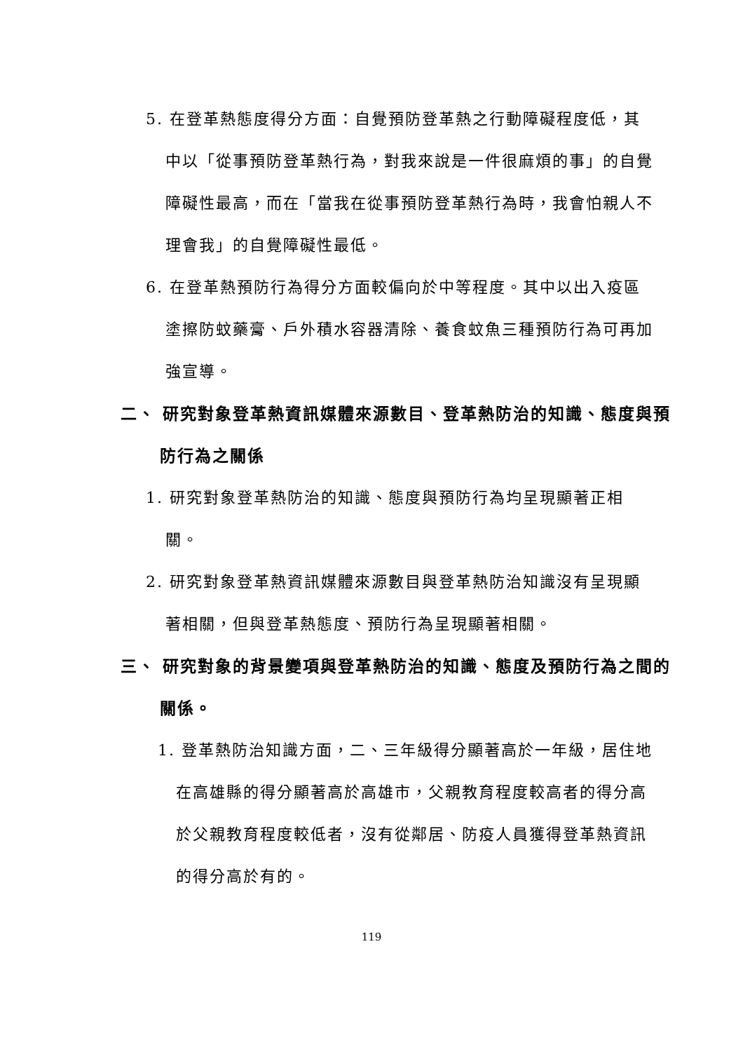5. 在登革熱態度得分方面：自覺預防登革熱之行動障礙程度低，其中以「從事預防登革熱行為，對我來說是一件很麻煩的事」的自覺障礙性最高，而在「當我在從事預防登革熱行為時，我會怕親人不理會我」的自覺障礙性最低。
6. 在登革熱預防行為得分方面較偏向於中等程度。其中以出入疫區塗擦防蚊藥膏、戶外積水容器清除、養食蚊魚三種預防行為可再加強宣導。
二、 研究對象登革熱資訊媒體來源數目、登革熱防治的知識、態度與預防行為之關係
1. 研究對象登革熱防治的知識、態度與預防行為均呈現顯著正相關。
2. 研究對象登革熱資訊媒體來源數目與登革熱防治知識沒有呈現顯著相關，但與登革熱態度、預防行為呈現顯著相關。
三、 研究對象的背景變項與登革熱防治的知識、態度及預防行為之間的關係。
1. 登革熱防治知識方面，二、三年級得分顯著高於一年級，居住地在高雄縣的得分顯著高於高雄市，父親教育程度較高者的得分高於父親教育程度較低者，沒有從鄰居、防疫人員獲得登革熱資訊的得分高於有的。
119